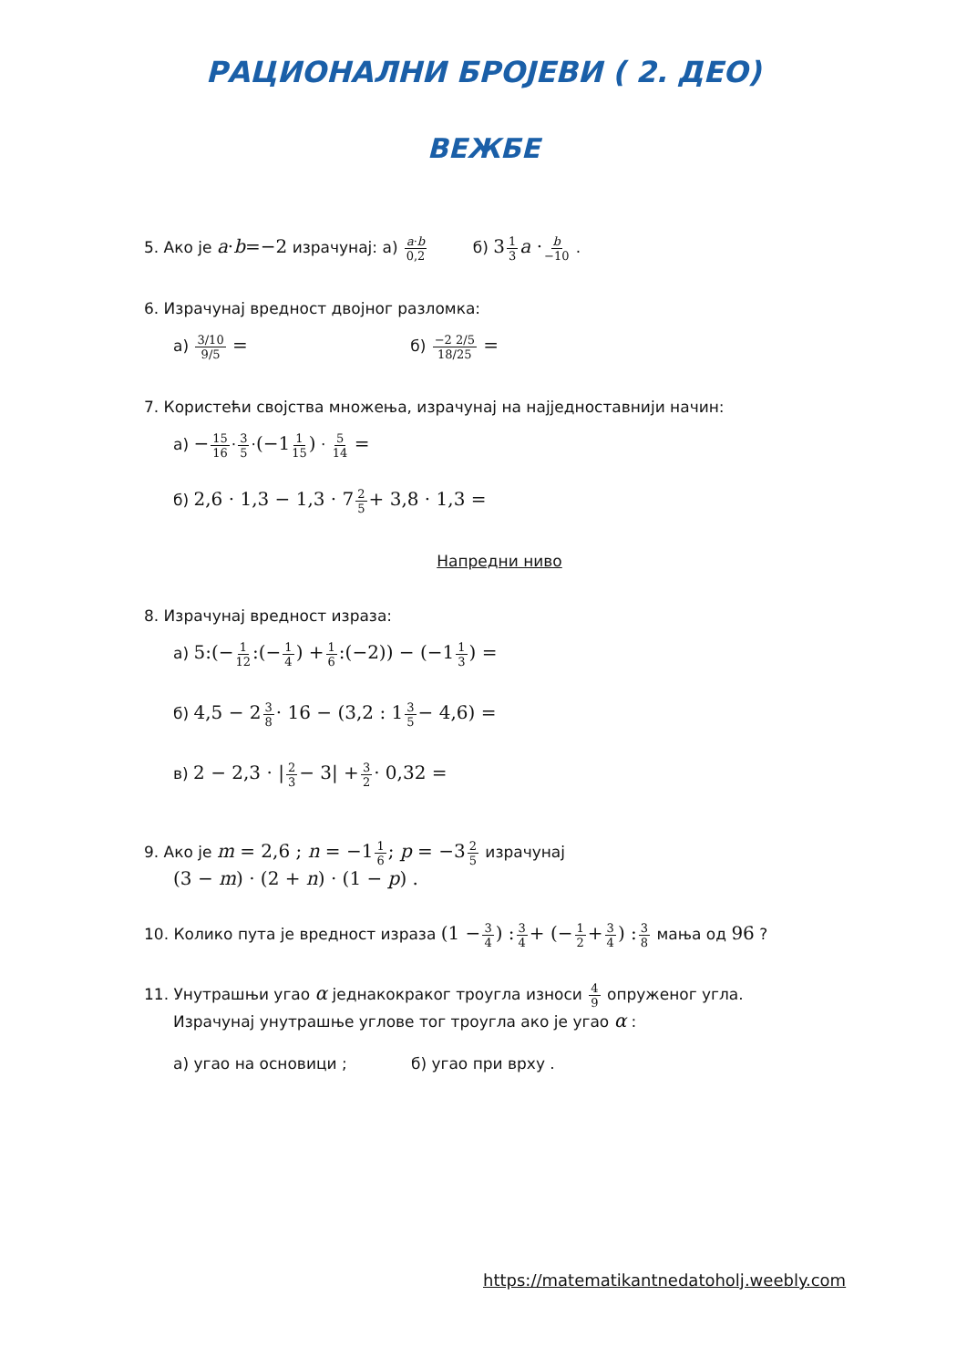РАЦИОНАЛНИ БРОЈЕВИ ( 2. ДЕО)
ВЕЖБЕ
5. Ако је a·b=−2 израчунај: а) a·b 0,2 б) 31 3 a ·b −10 .
6. Израчунај вредност двојног разломка:
а) 3/10 9/5 = б) −2 2/5 18/25 =
7. Користећи својства множења, израчунај на најједноставнији начин:
а) −15 16·3 5·(−11 15) · 5 14 =
б) 2,6 · 1,3 − 1,3 · 72 5+ 3,8 · 1,3 =
Напредни ниво
8. Израчунај вредност израза:
а) 5:(−1 12:(−1 4) +1 6:(−2)) − (−11 3) =
б) 4,5 − 23 8· 16 − (3,2 : 13 5− 4,6) =
в) 2 − 2,3 · |2 3− 3| +3 2· 0,32 =
9. Ако је m = 2,6 ; n = −11 6; p = −32 5 израчунај
(3 − m) · (2 + n) · (1 − p) .
10. Колико пута је вредност израза (1 −3 4) : 3 4+ (−1 2+3 4) : 3 8 мања од 96 ?
11. Унутрашњи угао α једнакокраког троугла износи 4 9 опруженог угла.
Израчунај унутрашње углове тог троугла ако је угао α :
а) угао на основици ; б) угао при врху .
https://matematikantnedatoholj.weebly.com